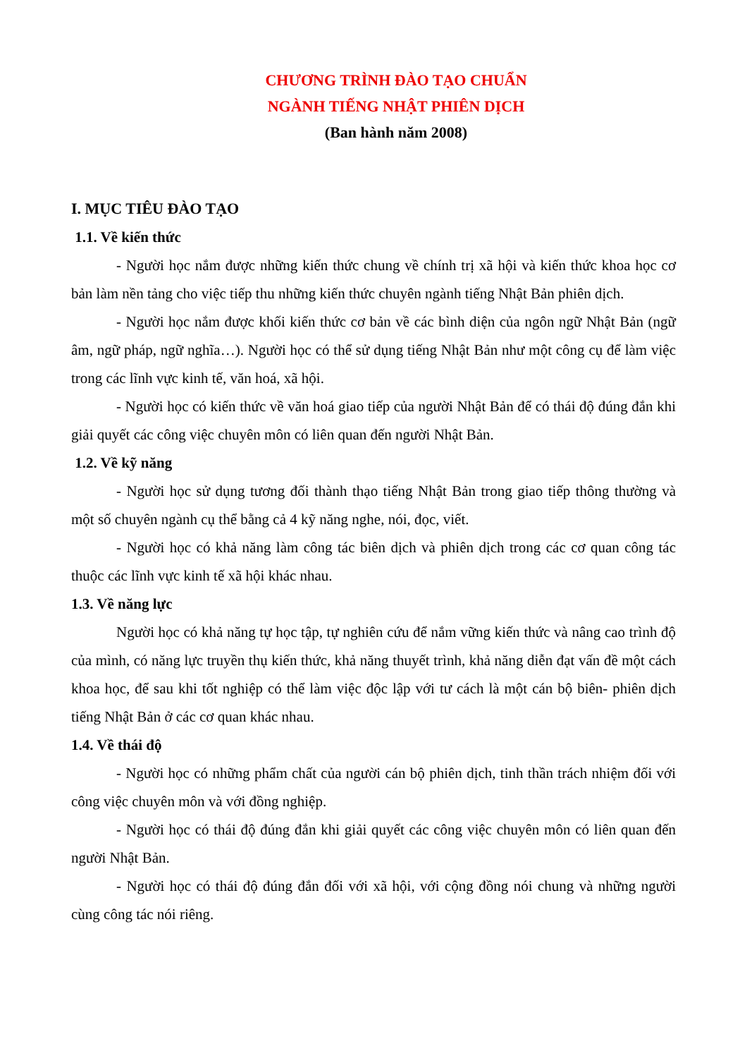CHƯƠNG TRÌNH ĐÀO TẠO CHUẨN
NGÀNH TIẾNG NHẬT PHIÊN DỊCH
(Ban hành năm 2008)
I. MỤC TIÊU ĐÀO TẠO
1.1. Về kiến thức
- Người học nắm được những kiến thức chung về chính trị xã hội và kiến thức khoa học cơ bản làm nền tảng cho việc tiếp thu những kiến thức chuyên ngành tiếng Nhật Bản phiên dịch.
- Người học nắm được khối kiến thức cơ bản về các bình diện của ngôn ngữ Nhật Bản (ngữ âm, ngữ pháp, ngữ nghĩa…). Người học có thể sử dụng tiếng Nhật Bản như một công cụ để làm việc trong các lĩnh vực kinh tế, văn hoá, xã hội.
- Người học có kiến thức về văn hoá giao tiếp của người Nhật Bản để có thái độ đúng đắn khi giải quyết các công việc chuyên môn có liên quan đến người Nhật Bản.
1.2. Về kỹ năng
- Người học sử dụng tương đối thành thạo tiếng Nhật Bản trong giao tiếp thông thường và một số chuyên ngành cụ thể bằng cả 4 kỹ năng nghe, nói, đọc, viết.
- Người học có khả năng làm công tác biên dịch và phiên dịch trong các cơ quan công tác thuộc các lĩnh vực kinh tế xã hội khác nhau.
1.3. Về năng lực
Người học có khả năng tự học tập, tự nghiên cứu để nắm vững kiến thức và nâng cao trình độ của mình, có năng lực truyền thụ kiến thức, khả năng thuyết trình, khả năng diễn đạt vấn đề một cách khoa học, để sau khi tốt nghiệp có thể làm việc độc lập với tư cách là một cán bộ biên- phiên dịch tiếng Nhật Bản ở các cơ quan khác nhau.
1.4. Về thái độ
- Người học có những phẩm chất của người cán bộ phiên dịch, tinh thần trách nhiệm đối với công việc chuyên môn và với đồng nghiệp.
- Người học có thái độ đúng đắn khi giải quyết các công việc chuyên môn có liên quan đến người Nhật Bản.
- Người học có thái độ đúng đắn đối với xã hội, với cộng đồng nói chung và những người cùng công tác nói riêng.